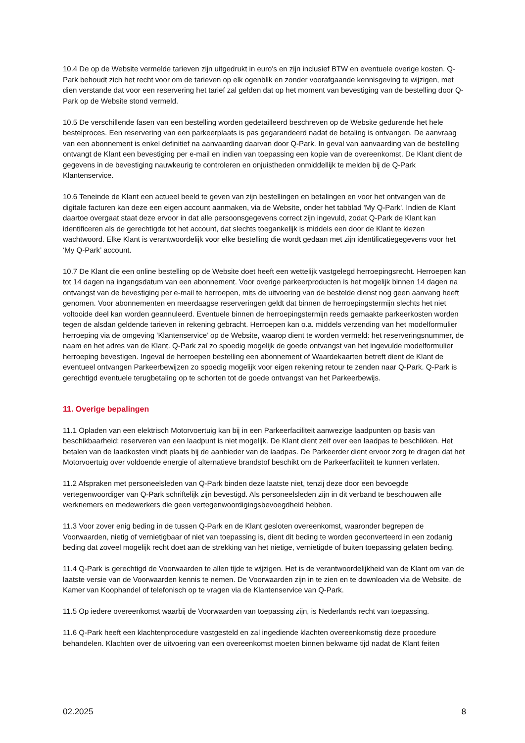10.4 De op de Website vermelde tarieven zijn uitgedrukt in euro's en zijn inclusief BTW en eventuele overige kosten. Q-Park behoudt zich het recht voor om de tarieven op elk ogenblik en zonder voorafgaande kennisgeving te wijzigen, met dien verstande dat voor een reservering het tarief zal gelden dat op het moment van bevestiging van de bestelling door Q-Park op de Website stond vermeld.
10.5 De verschillende fasen van een bestelling worden gedetailleerd beschreven op de Website gedurende het hele bestelproces. Een reservering van een parkeerplaats is pas gegarandeerd nadat de betaling is ontvangen. De aanvraag van een abonnement is enkel definitief na aanvaarding daarvan door Q-Park. In geval van aanvaarding van de bestelling ontvangt de Klant een bevestiging per e-mail en indien van toepassing een kopie van de overeenkomst. De Klant dient de gegevens in de bevestiging nauwkeurig te controleren en onjuistheden onmiddellijk te melden bij de Q-Park Klantenservice.
10.6 Teneinde de Klant een actueel beeld te geven van zijn bestellingen en betalingen en voor het ontvangen van de digitale facturen kan deze een eigen account aanmaken, via de Website, onder het tabblad 'My Q-Park'. Indien de Klant daartoe overgaat staat deze ervoor in dat alle persoonsgegevens correct zijn ingevuld, zodat Q-Park de Klant kan identificeren als de gerechtigde tot het account, dat slechts toegankelijk is middels een door de Klant te kiezen wachtwoord. Elke Klant is verantwoordelijk voor elke bestelling die wordt gedaan met zijn identificatiegegevens voor het ‘My Q-Park’ account.
10.7 De Klant die een online bestelling op de Website doet heeft een wettelijk vastgelegd herroepingsrecht. Herroepen kan tot 14 dagen na ingangsdatum van een abonnement. Voor overige parkeerproducten is het mogelijk binnen 14 dagen na ontvangst van de bevestiging per e-mail te herroepen, mits de uitvoering van de bestelde dienst nog geen aanvang heeft genomen. Voor abonnementen en meerdaagse reserveringen geldt dat binnen de herroepingstermijn slechts het niet voltooide deel kan worden geannuleerd. Eventuele binnen de herroepingstermijn reeds gemaakte parkeerkosten worden tegen de alsdan geldende tarieven in rekening gebracht. Herroepen kan o.a. middels verzending van het modelformulier herroeping via de omgeving ‘Klantenservice’ op de Website, waarop dient te worden vermeld: het reserveringsnummer, de naam en het adres van de Klant. Q-Park zal zo spoedig mogelijk de goede ontvangst van het ingevulde modelformulier herroeping bevestigen. Ingeval de herroepen bestelling een abonnement of Waardekaarten betreft dient de Klant de eventueel ontvangen Parkeerbewijzen zo spoedig mogelijk voor eigen rekening retour te zenden naar Q-Park. Q-Park is gerechtigd eventuele terugbetaling op te schorten tot de goede ontvangst van het Parkeerbewijs.
11. Overige bepalingen
11.1 Opladen van een elektrisch Motorvoertuig kan bij in een Parkeerfaciliteit aanwezige laadpunten op basis van beschikbaarheid; reserveren van een laadpunt is niet mogelijk. De Klant dient zelf over een laadpas te beschikken. Het betalen van de laadkosten vindt plaats bij de aanbieder van de laadpas. De Parkeerder dient ervoor zorg te dragen dat het Motorvoertuig over voldoende energie of alternatieve brandstof beschikt om de Parkeerfaciliteit te kunnen verlaten.
11.2 Afspraken met personeelsleden van Q-Park binden deze laatste niet, tenzij deze door een bevoegde vertegenwoordiger van Q-Park schriftelijk zijn bevestigd. Als personeelsleden zijn in dit verband te beschouwen alle werknemers en medewerkers die geen vertegenwoordigingsbevoegdheid hebben.
11.3 Voor zover enig beding in de tussen Q-Park en de Klant gesloten overeenkomst, waaronder begrepen de Voorwaarden, nietig of vernietigbaar of niet van toepassing is, dient dit beding te worden geconverteerd in een zodanig beding dat zoveel mogelijk recht doet aan de strekking van het nietige, vernietigde of buiten toepassing gelaten beding.
11.4 Q-Park is gerechtigd de Voorwaarden te allen tijde te wijzigen. Het is de verantwoordelijkheid van de Klant om van de laatste versie van de Voorwaarden kennis te nemen. De Voorwaarden zijn in te zien en te downloaden via de Website, de Kamer van Koophandel of telefonisch op te vragen via de Klantenservice van Q-Park.
11.5 Op iedere overeenkomst waarbij de Voorwaarden van toepassing zijn, is Nederlands recht van toepassing.
11.6 Q-Park heeft een klachtenprocedure vastgesteld en zal ingediende klachten overeenkomstig deze procedure behandelen. Klachten over de uitvoering van een overeenkomst moeten binnen bekwame tijd nadat de Klant feiten
02.2025 8